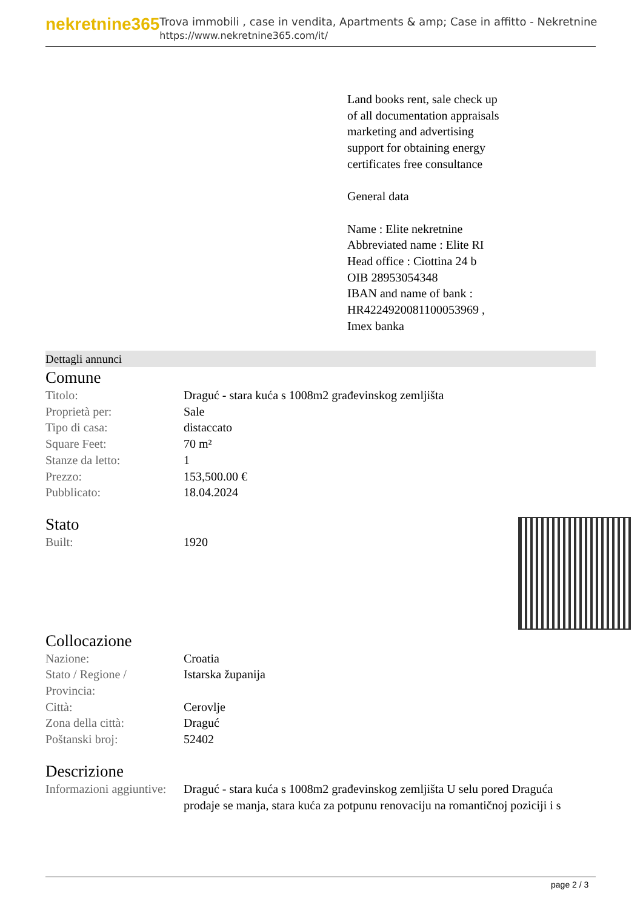nekretnine365
Trova immobili , case in vendita, Apartments & amp; Case in affitto - Nekretnine
https://www.nekretnine365.com/it/
Land books rent, sale check up
of all documentation appraisals
marketing and advertising
support for obtaining energy
certificates free consultance
General data
Name : Elite nekretnine
Abbreviated name : Elite RI
Head office : Ciottina 24 b
OIB 28953054348
IBAN and name of bank :
HR4224920081100053969 ,
Imex banka
Dettagli annunci
Comune
| Titolo: | Draguć - stara kuća s 1008m2 građevinskog zemljišta |
| Proprietà per: | Sale |
| Tipo di casa: | distaccato |
| Square Feet: | 70 m² |
| Stanze da letto: | 1 |
| Prezzo: | 153,500.00 € |
| Pubblicato: | 18.04.2024 |
Stato
| Built: | 1920 |
Collocazione
| Nazione: | Croatia |
| Stato / Regione / Provincia: | Istarska županija |
| Città: | Cerovlje |
| Zona della città: | Draguć |
| Poštanski broj: | 52402 |
Descrizione
| Informazioni aggiuntive: | Draguć - stara kuća s 1008m2 građevinskog zemljišta U selu pored Dragućа prodaje se manja, stara kuća za potpunu renovaciju na romantičnoj poziciji i s |
page 2 / 3